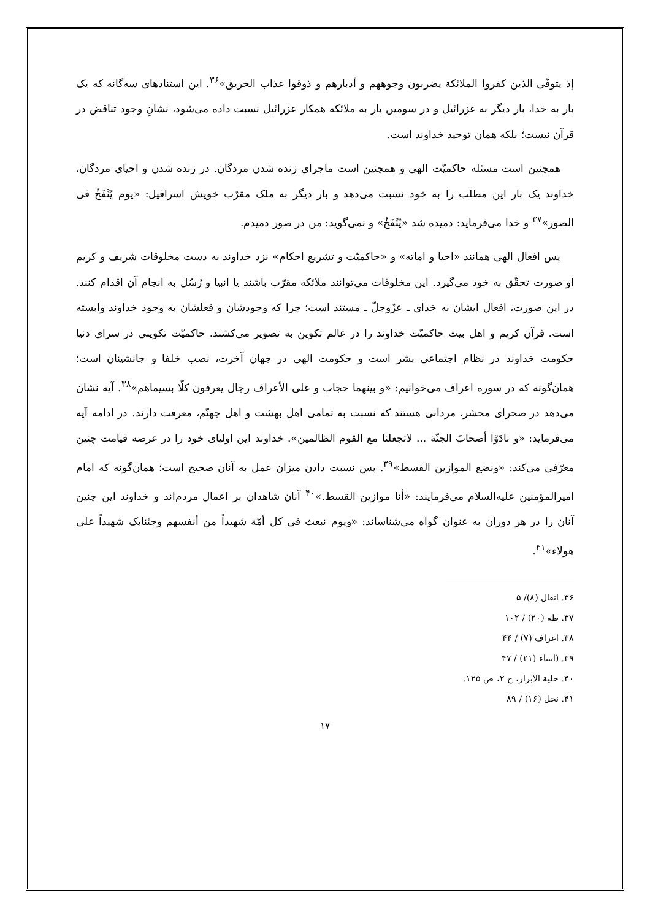إذ يتوفّى الذين كفروا الملائكة يضربون وجوههم و أدبارهم و ذوقوا عذاب الحريق»<sup>۳۶</sup>. این استنادهای سه‌گانه که یک بار به خدا، بار دیگر به عزرائیل و در سومین بار به ملائکه همکار عزرائیل نسبت داده می‌شود، نشانِ وجود تناقض در قرآن نیست؛ بلکه همان توحید خداوند است.
همچنین است مسئله حاکمیّت الهی و همچنین است ماجرای زنده شدن مردگان. در زنده شدن و احیای مردگان، خداوند یک بار این مطلب را به خود نسبت می‌دهد و بار دیگر به ملک مقرّب خویش اسرافیل: «یوم یُنْفَخُ فی الصور»<sup>۳۷</sup> و خدا می‌فرماید: دمیده شد «یُنْفَخُ» و نمی‌گوید: من در صور دمیدم.
پس افعال الهی همانند «احیا و اماته» و «حاکمیّت و تشریع احکام» نزد خداوند به دست مخلوقات شریف و کریم او صورت تحقّق به خود می‌گیرد. این مخلوقات می‌توانند ملائکه مقرّب باشند یا انبیا و رُسُل به انجام آن اقدام کنند. در این صورت، افعال ایشان به خدای ـ عزّوجلّ ـ مستند است؛ چرا که وجودشان و فعلشان به وجود خداوند وابسته است. قرآن کریم و اهل بیت حاکمیّت خداوند را در عالم تکوین به تصویر می‌کشند. حاکمیّت تکوینی در سرای دنیا حکومت خداوند در نظام اجتماعی بشر است و حکومت الهی در جهان آخرت، نصب خلفا و جانشینان است؛ همان‌گونه که در سوره اعراف می‌خوانیم: «و بینهما حجاب و علی الأعراف رجال یعرفون کلّا بسیماهم»<sup>۳۸</sup>. آیه نشان می‌دهد در صحرای محشر، مردانی هستند که نسبت به تمامی اهل بهشت و اهل جهنّم، معرفت دارند. در ادامه آیه می‌فرماید: «و نادَوْا أصحابَ الجنّة ... لاتجعلنا مع القوم الظالمین». خداوند این اولیای خود را در عرصه قیامت چنین معرّفی می‌کند: «ونضع الموازین القسط»<sup>۳۹</sup>. پس نسبت دادن میزان عمل به آنان صحیح است؛ همان‌گونه که امام امیرالمؤمنین علیه‌السلام می‌فرمایند: «أنا موازین القسط.»<sup>۴۰</sup> آنان شاهدان بر اعمال مردم‌اند و خداوند این چنین آنان را در هر دوران به عنوان گواه می‌شناساند: «ویوم نبعث فی کل أمّة شهیداً من أنفسهم وجئنابک شهیداً علی هولاء»<sup>۴۱</sup>.
۳۶. انفال (۸)/ ۵
۳۷. طه (۲۰) / ۱۰۲
۳۸. اعراف (۷) / ۴۴
۳۹. (انبیاء (۲۱) / ۴۷
۴۰. حلیة الابرار، ج ۲، ص ۱۲۵.
۴۱. نحل (۱۶) / ۸۹
۱۷